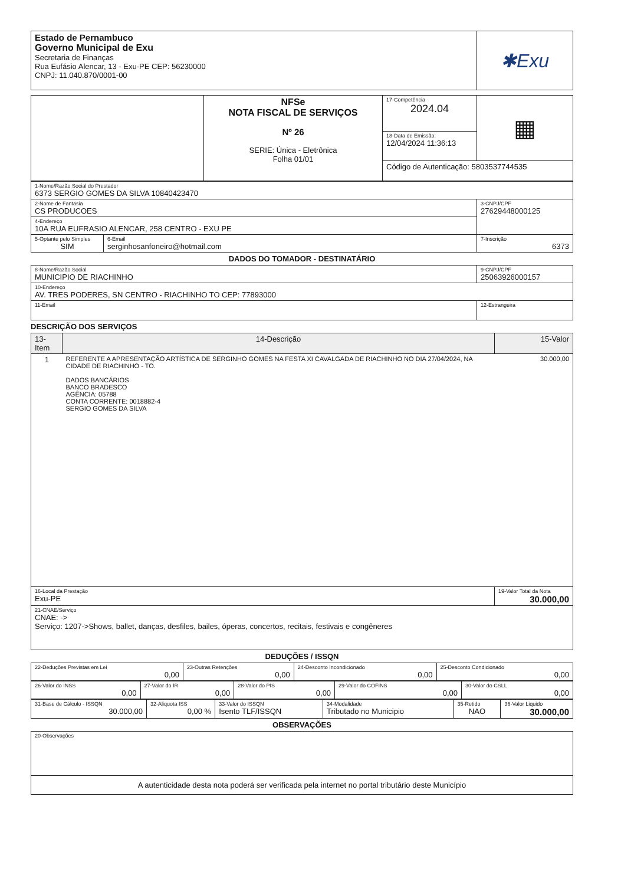| Estado de Pernambuco Governo Municipal de Exu Secretaria de Finanças Rua Eufásio Alencar, 13 - Exu-PE CEP: 56230000 CNPJ: 11.040.870/0001-00 | ✱Exu |
| | NFSe NOTA FISCAL DE SERVIÇOS Nº 26 SERIE: Única - Eletrônica Folha 01/01 | 17-Competência 2024.04 | ▦ |
| | | 18-Data de Emissão: 12/04/2024 11:36:13 | |
| | | Código de Autenticação: 5803537744535 | |
| 1-Nome/Razão Social do Prestador 6373 SERGIO GOMES DA SILVA 10840423470 | | |
| 2-Nome de Fantasia CS PRODUCOES | | 3-CNPJ/CPF 27629448000125 |
| 4-Endereço 10A RUA EUFRASIO ALENCAR, 258 CENTRO - EXU PE | | |
| 5-Optante pelo Simples SIM | 6-Email serginhosanfoneiro@hotmail.com | 7-Inscrição 6373 |
DADOS DO TOMADOR - DESTINATÁRIO
| 8-Nome/Razão Social MUNICIPIO DE RIACHINHO | 9-CNPJ/CPF 25063926000157 |
| 10-Endereço AV. TRES PODERES, SN CENTRO - RIACHINHO TO CEP: 77893000 | |
| 11-Email | 12-Estrangeira |
DESCRIÇÃO DOS SERVIÇOS
| 13-Item | 14-Descrição | 15-Valor |
| 1 | REFERENTE A APRESENTAÇÃO ARTÍSTICA DE SERGINHO GOMES NA FESTA XI CAVALGADA DE RIACHINHO NO DIA 27/04/2024, NA CIDADE DE RIACHINHO - TO. DADOS BANCÁRIOS BANCO BRADESCO AGÊNCIA: 05788 CONTA CORRENTE: 0018882-4 SERGIO GOMES DA SILVA | 30.000,00 |
| 16-Local da Prestação Exu-PE | | 19-Valor Total da Nota 30.000,00 |
| 21-CNAE/Serviço CNAE: -> Serviço: 1207->Shows, ballet, danças, desfiles, bailes, óperas, concertos, recitais, festivais e congêneres | | |
DEDUÇÕES / ISSQN
| 22-Deduções Previstas em Lei 0,00 | 23-Outras Retenções 0,00 | 24-Desconto Incondicionado 0,00 | 25-Desconto Condicionado 0,00 |
| 26-Valor do INSS 0,00 | 27-Valor do IR 0,00 | 28-Valor do PIS 0,00 | 29-Valor do COFINS 0,00 | 30-Valor do CSLL 0,00 |
| 31-Base de Cálculo - ISSQN 30.000,00 | 32-Aliquota ISS 0,00 % | 33-Valor do ISSQN Isento TLF/ISSQN | 34-Modalidade Tributado no Municipio | 35-Retido NAO | 36-Valor Liquido 30.000,00 |
OBSERVAÇÕES
| 20-Observações |
| A autenticidade desta nota poderá ser verificada pela internet no portal tributário deste Município |